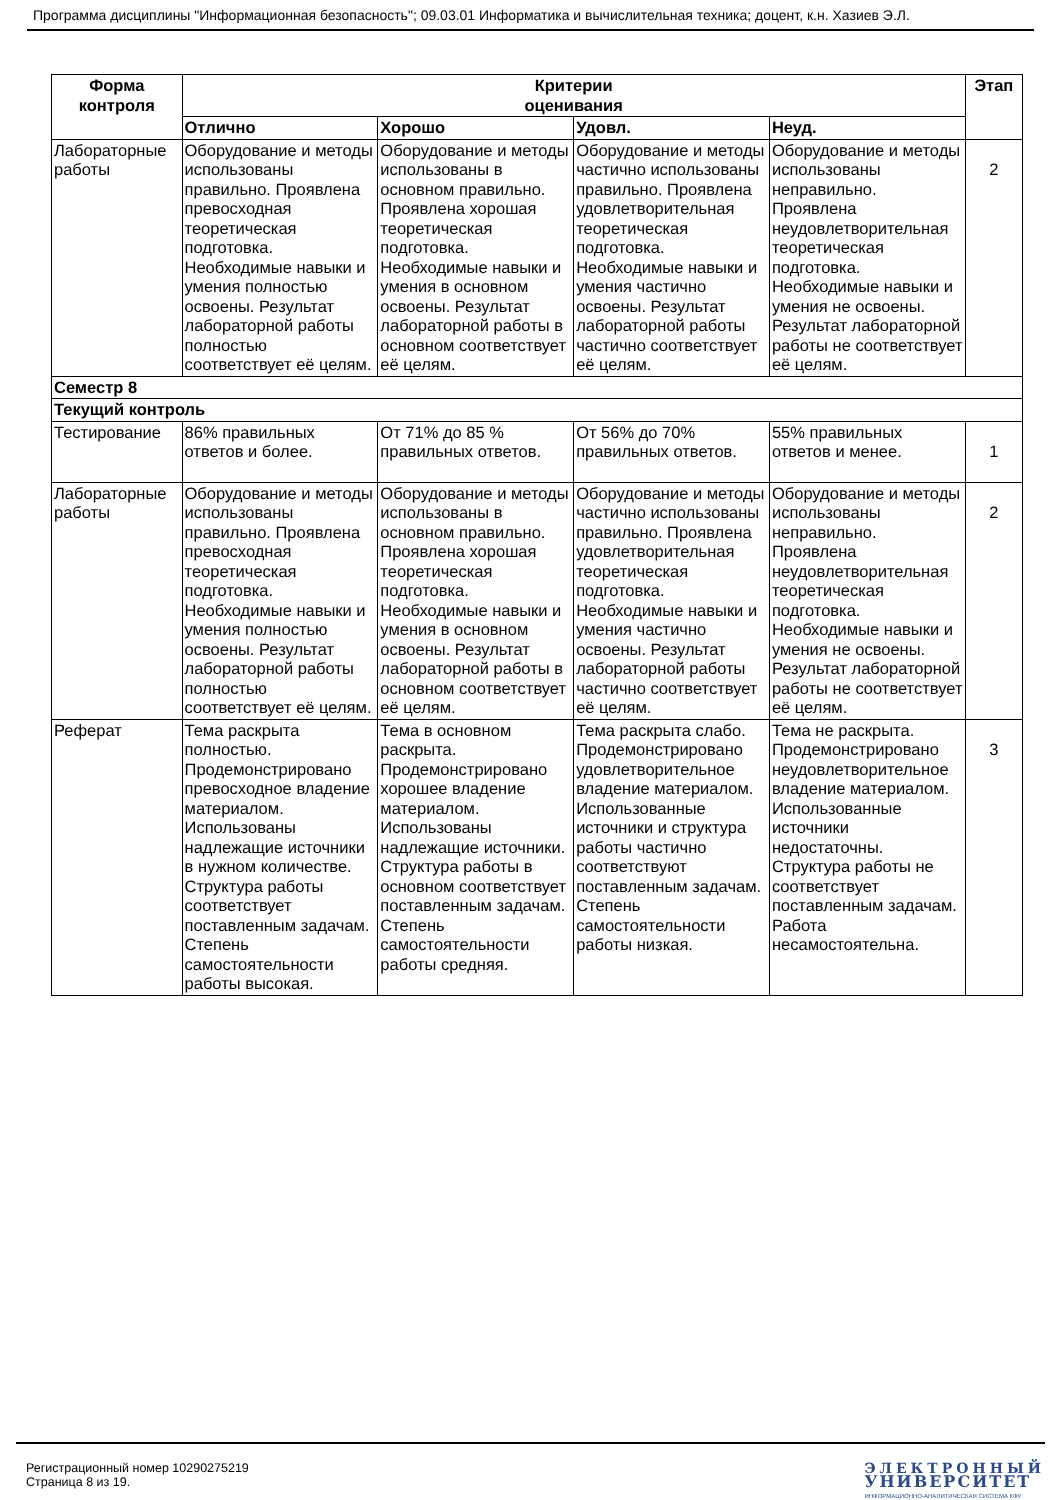Программа дисциплины "Информационная безопасность"; 09.03.01 Информатика и вычислительная техника; доцент, к.н. Хазиев Э.Л.
| Форма контроля | Критерии оценивания | | | | Этап |
| --- | --- | --- | --- | --- | --- |
| | Отлично | Хорошо | Удовл. | Неуд. | |
| Лабораторные работы | Оборудование и методы использованы правильно. Проявлена превосходная теоретическая подготовка. Необходимые навыки и умения полностью освоены. Результат лабораторной работы полностью соответствует её целям. | Оборудование и методы использованы в основном правильно. Проявлена хорошая теоретическая подготовка. Необходимые навыки и умения в основном освоены. Результат лабораторной работы в основном соответствует её целям. | Оборудование и методы частично использованы правильно. Проявлена удовлетворительная теоретическая подготовка. Необходимые навыки и умения частично освоены. Результат лабораторной работы частично соответствует её целям. | Оборудование и методы использованы неправильно. Проявлена неудовлетворительная теоретическая подготовка. Необходимые навыки и умения не освоены. Результат лабораторной работы не соответствует её целям. | 2 |
| Семестр 8 | | | | | |
| Текущий контроль | | | | | |
| Тестирование | 86% правильных ответов и более. | От 71% до 85 % правильных ответов. | От 56% до 70% правильных ответов. | 55% правильных ответов и менее. | 1 |
| Лабораторные работы | Оборудование и методы использованы правильно. Проявлена превосходная теоретическая подготовка. Необходимые навыки и умения полностью освоены. Результат лабораторной работы полностью соответствует её целям. | Оборудование и методы использованы в основном правильно. Проявлена хорошая теоретическая подготовка. Необходимые навыки и умения в основном освоены. Результат лабораторной работы в основном соответствует её целям. | Оборудование и методы частично использованы правильно. Проявлена удовлетворительная теоретическая подготовка. Необходимые навыки и умения частично освоены. Результат лабораторной работы частично соответствует её целям. | Оборудование и методы использованы неправильно. Проявлена неудовлетворительная теоретическая подготовка. Необходимые навыки и умения не освоены. Результат лабораторной работы не соответствует её целям. | 2 |
| Реферат | Тема раскрыта полностью. Продемонстрировано превосходное владение материалом. Использованы надлежащие источники в нужном количестве. Структура работы соответствует поставленным задачам. Степень самостоятельности работы высокая. | Тема в основном раскрыта. Продемонстрировано хорошее владение материалом. Использованы надлежащие источники. Структура работы в основном соответствует поставленным задачам. Степень самостоятельности работы средняя. | Тема раскрыта слабо. Продемонстрировано удовлетворительное владение материалом. Использованные источники и структура работы частично соответствуют поставленным задачам. Степень самостоятельности работы низкая. | Тема не раскрыта. Продемонстрировано неудовлетворительное владение материалом. Использованные источники недостаточны. Структура работы не соответствует поставленным задачам. Работа несамостоятельна. | 3 |
Регистрационный номер 10290275219
Страница 8 из 19.
ЭЛЕКТРОННЫЙ
УНИВЕРСИТЕТ
ИНФОРМАЦИОННО-АНАЛИТИЧЕСКАЯ СИСТЕМА КФУ